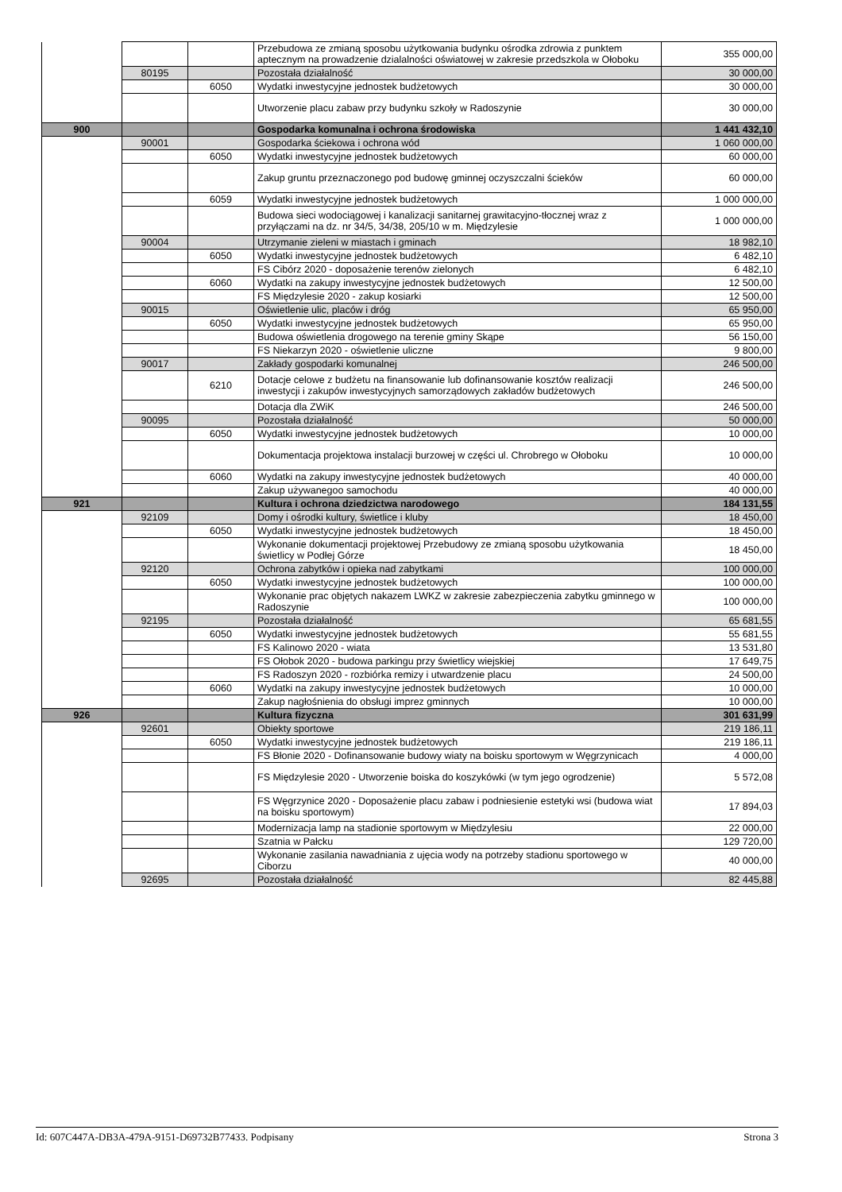| | | | Przebudowa ze zmianą sposobu użytkowania budynku ośrodka zdrowia z punktem aptecznym na prowadzenie dzialalności oświatowej w zakresie przedszkola w Ołoboku | 355 000,00 |
| | 80195 | | Pozostała działalność | 30 000,00 |
| | | 6050 | Wydatki inwestycyjne jednostek budżetowych | 30 000,00 |
| | | | Utworzenie placu zabaw przy budynku szkoły w Radoszynie | 30 000,00 |
| 900 | | | Gospodarka komunalna i ochrona środowiska | 1 441 432,10 |
| | 90001 | | Gospodarka ściekowa i ochrona wód | 1 060 000,00 |
| | | 6050 | Wydatki inwestycyjne jednostek budżetowych | 60 000,00 |
| | | | Zakup gruntu przeznaczonego pod budowę gminnej oczyszczalni ścieków | 60 000,00 |
| | | 6059 | Wydatki inwestycyjne jednostek budżetowych | 1 000 000,00 |
| | | | Budowa sieci wodociągowej i kanalizacji sanitarnej grawitacyjno-tłocznej wraz z przyłączami na dz. nr 34/5, 34/38, 205/10 w m. Międzylesie | 1 000 000,00 |
| | 90004 | | Utrzymanie zieleni w miastach i gminach | 18 982,10 |
| | | 6050 | Wydatki inwestycyjne jednostek budżetowych | 6 482,10 |
| | | | FS Cibórz 2020 - doposażenie terenów zielonych | 6 482,10 |
| | | 6060 | Wydatki na zakupy inwestycyjne jednostek budżetowych | 12 500,00 |
| | | | FS Międzylesie 2020 - zakup kosiarki | 12 500,00 |
| | 90015 | | Oświetlenie ulic, placów i dróg | 65 950,00 |
| | | 6050 | Wydatki inwestycyjne jednostek budżetowych | 65 950,00 |
| | | | Budowa oświetlenia drogowego na terenie gminy Skąpe | 56 150,00 |
| | | | FS Niekarzyn 2020 - oświetlenie uliczne | 9 800,00 |
| | 90017 | | Zakłady gospodarki komunalnej | 246 500,00 |
| | | 6210 | Dotacje celowe z budżetu na finansowanie lub dofinansowanie kosztów realizacji inwestycji i zakupów inwestycyjnych samorządowych zakładów budżetowych | 246 500,00 |
| | | | Dotacja dla ZWiK | 246 500,00 |
| | 90095 | | Pozostała działalność | 50 000,00 |
| | | 6050 | Wydatki inwestycyjne jednostek budżetowych | 10 000,00 |
| | | | Dokumentacja projektowa instalacji burzowej w części ul. Chrobrego w Ołoboku | 10 000,00 |
| | | 6060 | Wydatki na zakupy inwestycyjne jednostek budżetowych | 40 000,00 |
| | | | Zakup używanegoo samochodu | 40 000,00 |
| 921 | | | Kultura i ochrona dziedzictwa narodowego | 184 131,55 |
| | 92109 | | Domy i ośrodki kultury, świetlice i kluby | 18 450,00 |
| | | 6050 | Wydatki inwestycyjne jednostek budżetowych | 18 450,00 |
| | | | Wykonanie dokumentacji projektowej Przebudowy ze zmianą sposobu użytkowania świetlicy w Podłej Górze | 18 450,00 |
| | 92120 | | Ochrona zabytków i opieka nad zabytkami | 100 000,00 |
| | | 6050 | Wydatki inwestycyjne jednostek budżetowych | 100 000,00 |
| | | | Wykonanie prac objętych nakazem LWKZ w zakresie zabezpieczenia zabytku gminnego w Radoszynie | 100 000,00 |
| | 92195 | | Pozostała działalność | 65 681,55 |
| | | 6050 | Wydatki inwestycyjne jednostek budżetowych | 55 681,55 |
| | | | FS Kalinowo 2020 - wiata | 13 531,80 |
| | | | FS Ołobok 2020 - budowa parkingu przy świetlicy wiejskiej | 17 649,75 |
| | | | FS Radoszyn 2020 - rozbiórka remizy i utwardzenie placu | 24 500,00 |
| | | 6060 | Wydatki na zakupy inwestycyjne jednostek budżetowych | 10 000,00 |
| | | | Zakup nagłośnienia do obsługi imprez gminnych | 10 000,00 |
| 926 | | | Kultura fizyczna | 301 631,99 |
| | 92601 | | Obiekty sportowe | 219 186,11 |
| | | 6050 | Wydatki inwestycyjne jednostek budżetowych | 219 186,11 |
| | | | FS Błonie 2020 - Dofinansowanie budowy wiaty na boisku sportowym w Węgrzynicach | 4 000,00 |
| | | | FS Międzylesie 2020 - Utworzenie boiska do koszykówki (w tym jego ogrodzenie) | 5 572,08 |
| | | | FS Węgrzynice 2020 - Doposażenie placu zabaw i podniesienie estetyki wsi (budowa wiat na boisku sportowym) | 17 894,03 |
| | | | Modernizacja lamp na stadionie sportowym w Międzylesiu | 22 000,00 |
| | | | Szatnia w Pałcku | 129 720,00 |
| | | | Wykonanie zasilania nawadniania z ujęcia wody na potrzeby stadionu sportowego w Ciborzu | 40 000,00 |
| | 92695 | | Pozostała działalność | 82 445,88 |
Id: 607C447A-DB3A-479A-9151-D69732B77433. Podpisany Strona 3